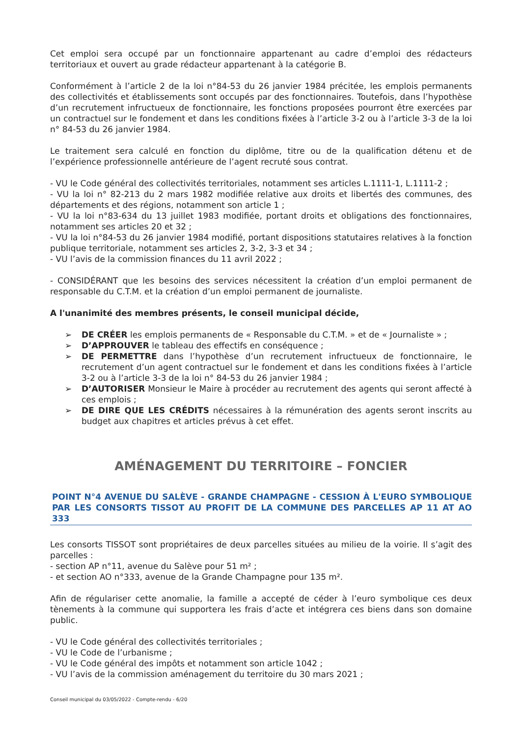Cet emploi sera occupé par un fonctionnaire appartenant au cadre d’emploi des rédacteurs territoriaux et ouvert au grade rédacteur appartenant à la catégorie B.
Conformément à l’article 2 de la loi n°84-53 du 26 janvier 1984 précitée, les emplois permanents des collectivités et établissements sont occupés par des fonctionnaires. Toutefois, dans l’hypothèse d’un recrutement infructueux de fonctionnaire, les fonctions proposées pourront être exercées par un contractuel sur le fondement et dans les conditions fixées à l’article 3-2 ou à l’article 3-3 de la loi n° 84-53 du 26 janvier 1984.
Le traitement sera calculé en fonction du diplôme, titre ou de la qualification détenu et de l’expérience professionnelle antérieure de l’agent recruté sous contrat.
- VU le Code général des collectivités territoriales, notamment ses articles L.1111-1, L.1111-2 ;
- VU la loi n° 82-213 du 2 mars 1982 modifiée relative aux droits et libertés des communes, des départements et des régions, notamment son article 1 ;
- VU la loi n°83-634 du 13 juillet 1983 modifiée, portant droits et obligations des fonctionnaires, notamment ses articles 20 et 32 ;
- VU la loi n°84-53 du 26 janvier 1984 modifié, portant dispositions statutaires relatives à la fonction publique territoriale, notamment ses articles 2, 3-2, 3-3 et 34 ;
- VU l’avis de la commission finances du 11 avril 2022 ;
- CONSIDÉRANT que les besoins des services nécessitent la création d’un emploi permanent de responsable du C.T.M. et la création d’un emploi permanent de journaliste.
A l'unanimité des membres présents, le conseil municipal décide,
➢ DE CRÉER les emplois permanents de « Responsable du C.T.M. » et de « Journaliste » ;
➢ D’APPROUVER le tableau des effectifs en conséquence ;
➢ DE PERMETTRE dans l’hypothèse d’un recrutement infructueux de fonctionnaire, le recrutement d’un agent contractuel sur le fondement et dans les conditions fixées à l’article 3-2 ou à l’article 3-3 de la loi n° 84-53 du 26 janvier 1984 ;
➢ D’AUTORISER Monsieur le Maire à procéder au recrutement des agents qui seront affecté à ces emplois ;
➢ DE DIRE QUE LES CRÉDITS nécessaires à la rémunération des agents seront inscrits au budget aux chapitres et articles prévus à cet effet.
AMÉNAGEMENT DU TERRITOIRE – FONCIER
POINT N°4 AVENUE DU SALÈVE - GRANDE CHAMPAGNE - CESSION À L'EURO SYMBOLIQUE PAR LES CONSORTS TISSOT AU PROFIT DE LA COMMUNE DES PARCELLES AP 11 AT AO 333
Les consorts TISSOT sont propriétaires de deux parcelles situées au milieu de la voirie. Il s’agit des parcelles :
- section AP n°11, avenue du Salève pour 51 m² ;
- et section AO n°333, avenue de la Grande Champagne pour 135 m².
Afin de régulariser cette anomalie, la famille a accepté de céder à l’euro symbolique ces deux tènements à la commune qui supportera les frais d’acte et intégrera ces biens dans son domaine public.
- VU le Code général des collectivités territoriales ;
- VU le Code de l’urbanisme ;
- VU le Code général des impôts et notamment son article 1042 ;
- VU l’avis de la commission aménagement du territoire du 30 mars 2021 ;
Conseil municipal du 03/05/2022 - Compte-rendu - 6/20